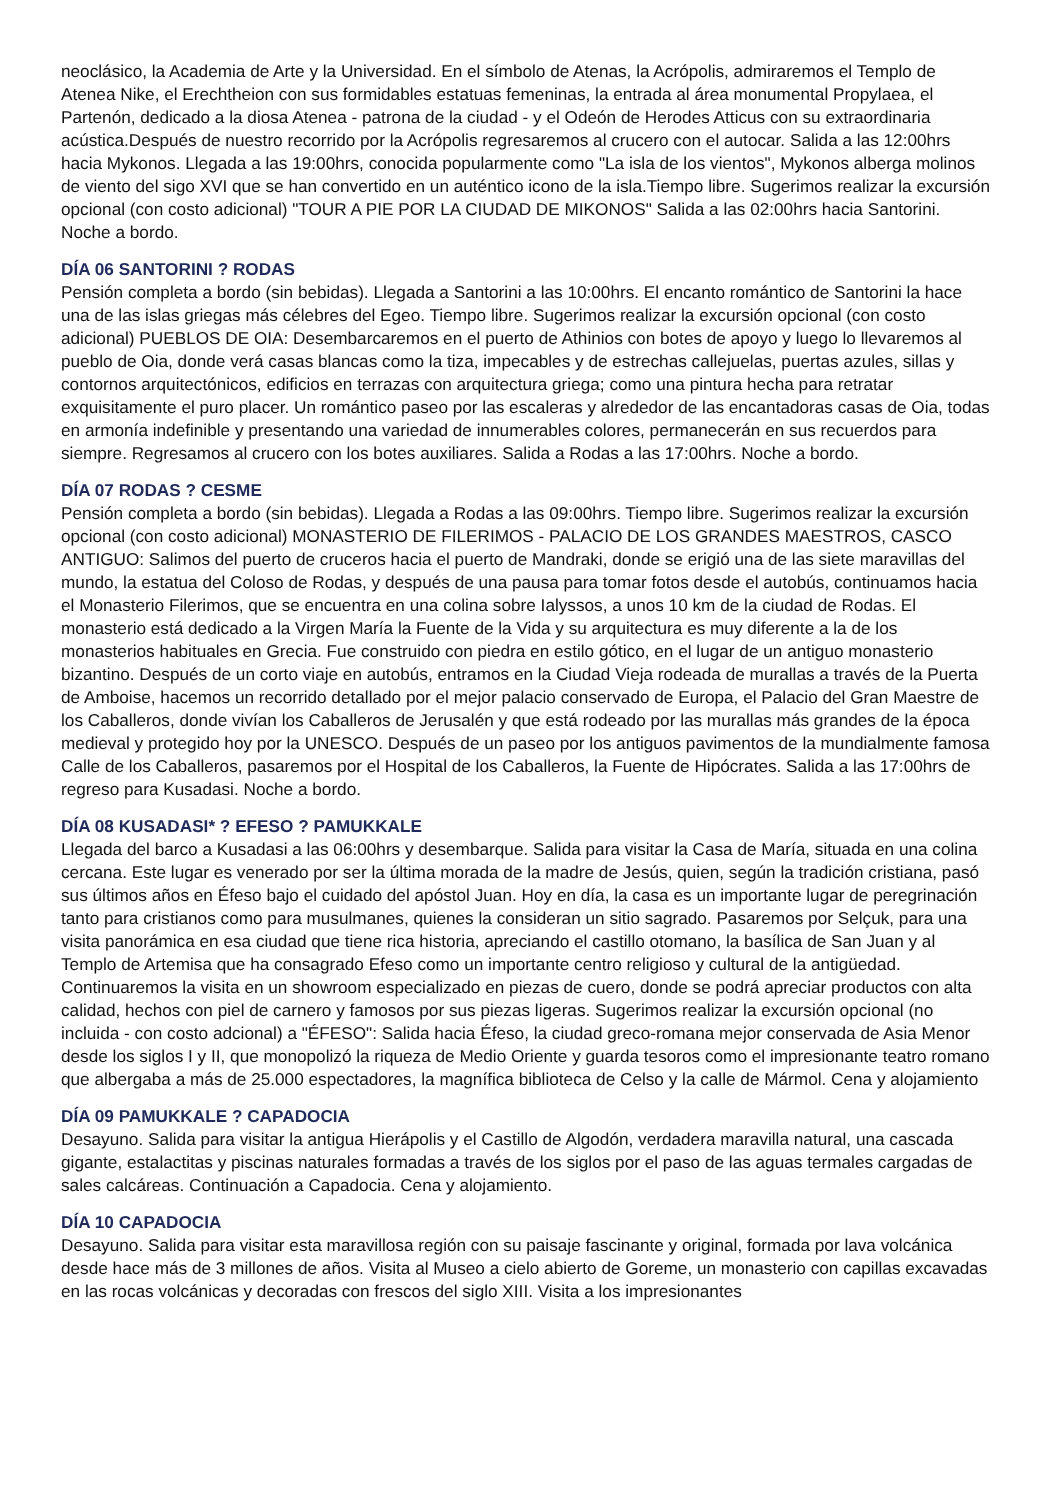neoclásico, la Academia de Arte y la Universidad. En el símbolo de Atenas, la Acrópolis, admiraremos el Templo de Atenea Nike, el Erechtheion con sus formidables estatuas femeninas, la entrada al área monumental Propylaea, el Partenón, dedicado a la diosa Atenea - patrona de la ciudad - y el Odeón de Herodes Atticus con su extraordinaria acústica.Después de nuestro recorrido por la Acrópolis regresaremos al crucero con el autocar. Salida a las 12:00hrs hacia Mykonos. Llegada a las 19:00hrs, conocida popularmente como "La isla de los vientos", Mykonos alberga molinos de viento del sigo XVI que se han convertido en un auténtico icono de la isla.Tiempo libre. Sugerimos realizar la excursión opcional (con costo adicional) "TOUR A PIE POR LA CIUDAD DE MIKONOS" Salida a las 02:00hrs hacia Santorini. Noche a bordo.
DÍA 06 SANTORINI ? RODAS
Pensión completa a bordo (sin bebidas). Llegada a Santorini a las 10:00hrs. El encanto romántico de Santorini la hace una de las islas griegas más célebres del Egeo. Tiempo libre. Sugerimos realizar la excursión opcional (con costo adicional) PUEBLOS DE OIA: Desembarcaremos en el puerto de Athinios con botes de apoyo y luego lo llevaremos al pueblo de Oia, donde verá casas blancas como la tiza, impecables y de estrechas callejuelas, puertas azules, sillas y contornos arquitectónicos, edificios en terrazas con arquitectura griega; como una pintura hecha para retratar exquisitamente el puro placer. Un romántico paseo por las escaleras y alrededor de las encantadoras casas de Oia, todas en armonía indefinible y presentando una variedad de innumerables colores, permanecerán en sus recuerdos para siempre. Regresamos al crucero con los botes auxiliares. Salida a Rodas a las 17:00hrs. Noche a bordo.
DÍA 07 RODAS ? CESME
Pensión completa a bordo (sin bebidas). Llegada a Rodas a las 09:00hrs. Tiempo libre. Sugerimos realizar la excursión opcional (con costo adicional) MONASTERIO DE FILERIMOS - PALACIO DE LOS GRANDES MAESTROS, CASCO ANTIGUO: Salimos del puerto de cruceros hacia el puerto de Mandraki, donde se erigió una de las siete maravillas del mundo, la estatua del Coloso de Rodas, y después de una pausa para tomar fotos desde el autobús, continuamos hacia el Monasterio Filerimos, que se encuentra en una colina sobre Ialyssos, a unos 10 km de la ciudad de Rodas. El monasterio está dedicado a la Virgen María la Fuente de la Vida y su arquitectura es muy diferente a la de los monasterios habituales en Grecia. Fue construido con piedra en estilo gótico, en el lugar de un antiguo monasterio bizantino. Después de un corto viaje en autobús, entramos en la Ciudad Vieja rodeada de murallas a través de la Puerta de Amboise, hacemos un recorrido detallado por el mejor palacio conservado de Europa, el Palacio del Gran Maestre de los Caballeros, donde vivían los Caballeros de Jerusalén y que está rodeado por las murallas más grandes de la época medieval y protegido hoy por la UNESCO. Después de un paseo por los antiguos pavimentos de la mundialmente famosa Calle de los Caballeros, pasaremos por el Hospital de los Caballeros, la Fuente de Hipócrates. Salida a las 17:00hrs de regreso para Kusadasi. Noche a bordo.
DÍA 08 KUSADASI* ? EFESO ? PAMUKKALE
Llegada del barco a Kusadasi a las 06:00hrs y desembarque. Salida para visitar la Casa de María, situada en una colina cercana. Este lugar es venerado por ser la última morada de la madre de Jesús, quien, según la tradición cristiana, pasó sus últimos años en Éfeso bajo el cuidado del apóstol Juan. Hoy en día, la casa es un importante lugar de peregrinación tanto para cristianos como para musulmanes, quienes la consideran un sitio sagrado. Pasaremos por Selçuk, para una visita panorámica en esa ciudad que tiene rica historia, apreciando el castillo otomano, la basílica de San Juan y al Templo de Artemisa que ha consagrado Efeso como un importante centro religioso y cultural de la antigüedad. Continuaremos la visita en un showroom especializado en piezas de cuero, donde se podrá apreciar productos con alta calidad, hechos con piel de carnero y famosos por sus piezas ligeras. Sugerimos realizar la excursión opcional (no incluida - con costo adcional) a "ÉFESO": Salida hacia Éfeso, la ciudad greco-romana mejor conservada de Asia Menor desde los siglos I y II, que monopolizó la riqueza de Medio Oriente y guarda tesoros como el impresionante teatro romano que albergaba a más de 25.000 espectadores, la magnífica biblioteca de Celso y la calle de Mármol. Cena y alojamiento
DÍA 09 PAMUKKALE ? CAPADOCIA
Desayuno. Salida para visitar la antigua Hierápolis y el Castillo de Algodón, verdadera maravilla natural, una cascada gigante, estalactitas y piscinas naturales formadas a través de los siglos por el paso de las aguas termales cargadas de sales calcáreas. Continuación a Capadocia. Cena y alojamiento.
DÍA 10 CAPADOCIA
Desayuno. Salida para visitar esta maravillosa región con su paisaje fascinante y original, formada por lava volcánica desde hace más de 3 millones de años. Visita al Museo a cielo abierto de Goreme, un monasterio con capillas excavadas en las rocas volcánicas y decoradas con frescos del siglo XIII. Visita a los impresionantes